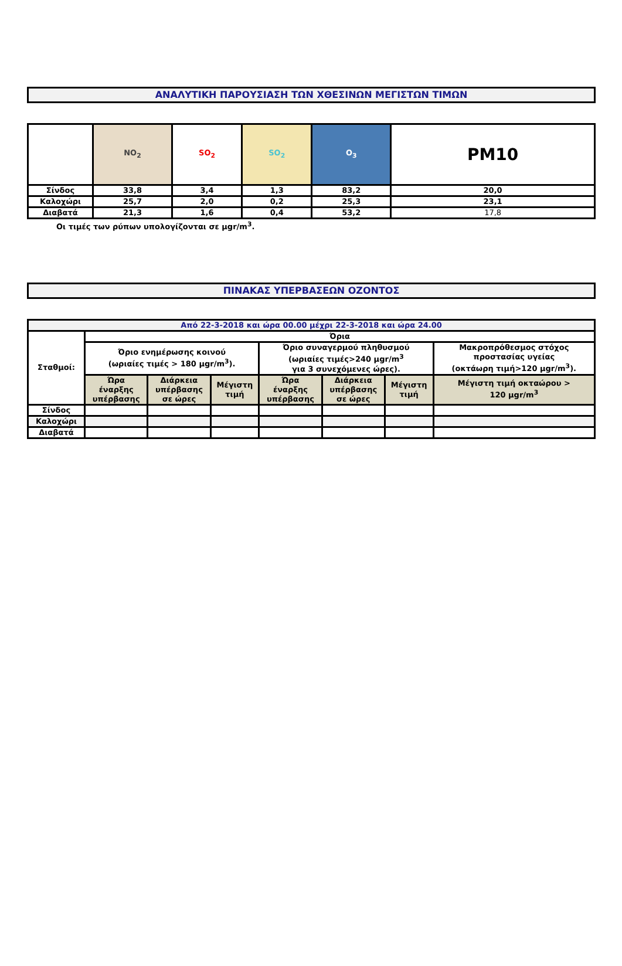ΑΝΑΛΥΤΙΚΗ ΠΑΡΟΥΣΙΑΣΗ ΤΩΝ ΧΘΕΣΙΝΩΝ ΜΕΓΙΣΤΩΝ ΤΙΜΩΝ
| | NO<sub>2</sub> | SO<sub>2</sub> | SO<sub>2</sub> | O<sub>3</sub> | PM10 |
| Σίνδος | 33,8 | 3,4 | 1,3 | 83,2 | 20,0 |
| Καλοχώρι | 25,7 | 2,0 | 0,2 | 25,3 | 23,1 |
| Διαβατά | 21,3 | 1,6 | 0,4 | 53,2 | 17,8 |
Οι τιμές των ρύπων υπολογίζονται σε μgr/m<sup>3</sup>.
ΠΙΝΑΚΑΣ ΥΠΕΡΒΑΣΕΩΝ ΟΖΟΝΤΟΣ
| Από 22-3-2018 και ώρα 00.00 μέχρι 22-3-2018 και ώρα 24.00 | | | | | | | |
| Σταθμοί: | Όρια | | | | | | |
| | Όριο ενημέρωσης κοινού (ωριαίες τιμές > 180 μgr/m<sup>3</sup>). | | | Όριο συναγερμού πληθυσμού (ωριαίες τιμές>240 μgr/m<sup>3</sup> για 3 συνεχόμενες ώρες). | | | Μακροπρόθεσμος στόχος προστασίας υγείας (οκτάωρη τιμή>120 μgr/m<sup>3</sup>). |
| | Ώρα έναρξης υπέρβασης | Διάρκεια υπέρβασης σε ώρες | Μέγιστη τιμή | Ώρα έναρξης υπέρβασης | Διάρκεια υπέρβασης σε ώρες | Μέγιστη τιμή | Μέγιστη τιμή οκταώρου > 120 μgr/m<sup>3</sup> |
| Σίνδος | | | | | | | |
| Καλοχώρι | | | | | | | |
| Διαβατά | | | | | | | |